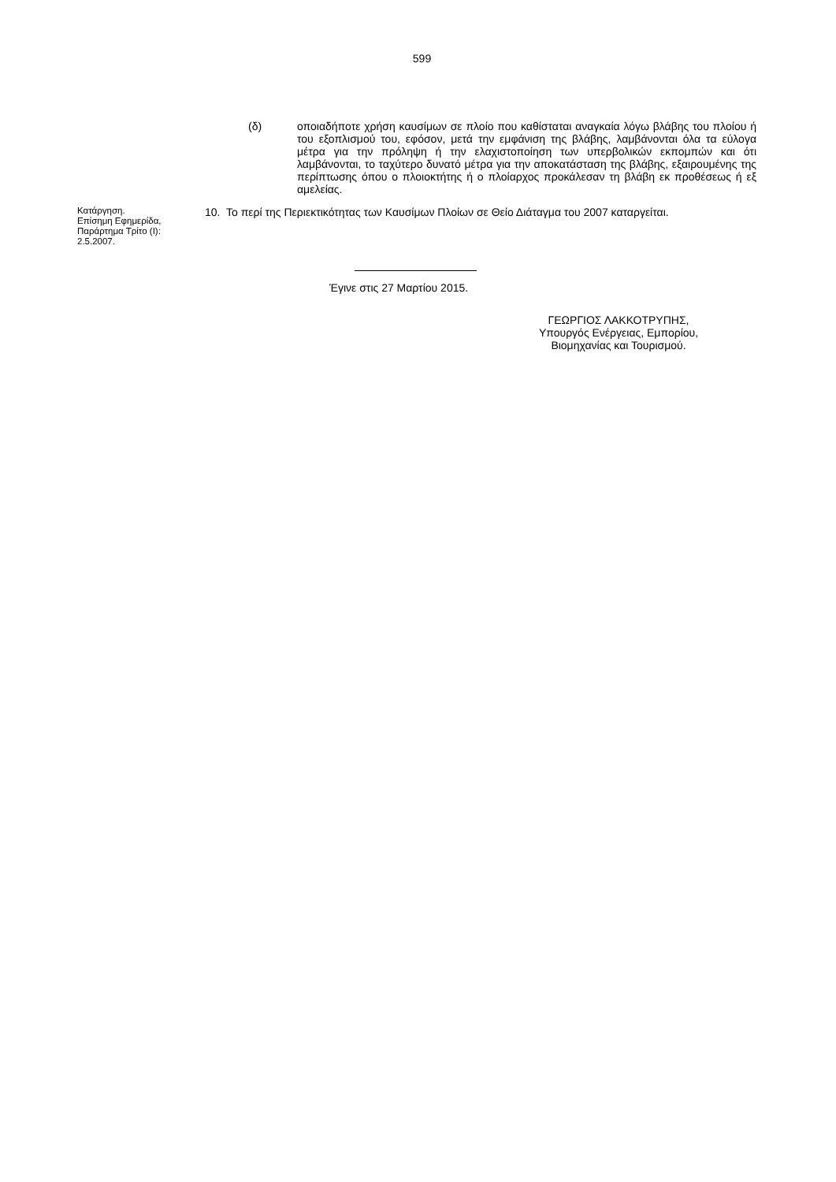599
(δ) οποιαδήποτε χρήση καυσίμων σε πλοίο που καθίσταται αναγκαία λόγω βλάβης του πλοίου ή του εξοπλισμού του, εφόσον, μετά την εμφάνιση της βλάβης, λαμβάνονται όλα τα εύλογα μέτρα για την πρόληψη ή την ελαχιστοποίηση των υπερβολικών εκπομπών και ότι λαμβάνονται, το ταχύτερο δυνατό μέτρα για την αποκατάσταση της βλάβης, εξαιρουμένης της περίπτωσης όπου ο πλοιοκτήτης ή ο πλοίαρχος προκάλεσαν τη βλάβη εκ προθέσεως ή εξ αμελείας.
Κατάργηση.
Επίσημη Εφημερίδα, Παράρτημα Τρίτο (Ι): 2.5.2007.
10. Το περί της Περιεκτικότητας των Καυσίμων Πλοίων σε Θείο Διάταγμα του 2007 καταργείται.
Έγινε στις 27 Μαρτίου 2015.
ΓΕΩΡΓΙΟΣ ΛΑΚΚΟΤΡΥΠΗΣ,
Υπουργός Ενέργειας, Εμπορίου,
Βιομηχανίας και Τουρισμού.